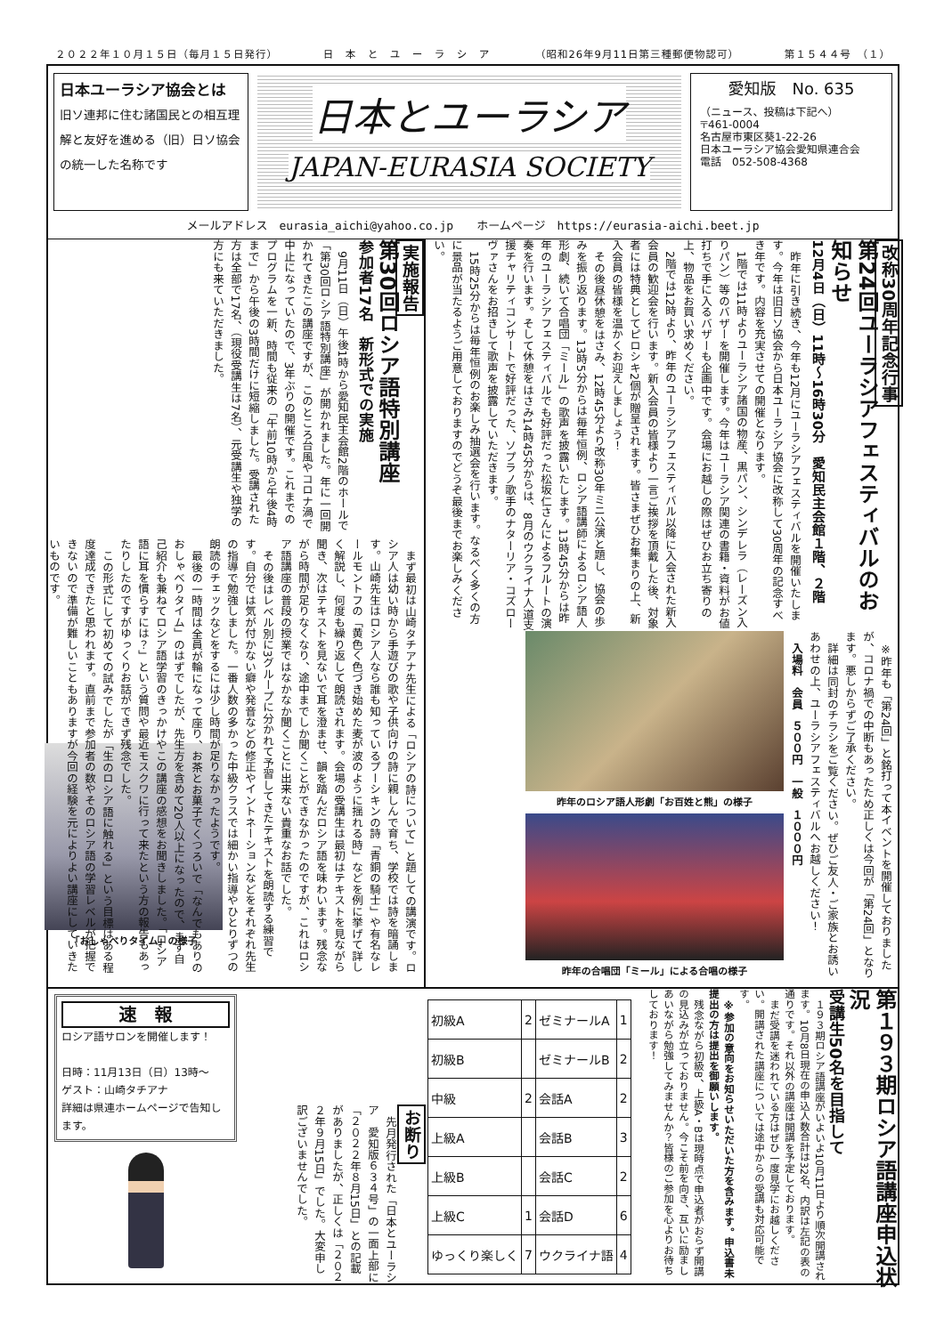２０２２年１０月１５日（毎月１５日発行） 日　本　と　ユ　ー　ラ　シ　ア （昭和26年9月11日第三種郵便物認可） 第１５４４号　（１）
日本ユーラシア協会とは
旧ソ連邦に住む諸国民との相互理解と友好を進める（旧）日ソ協会の統一した名称です
日本とユーラシア
JAPAN-EURASIA SOCIETY
愛知版　No. 635
（ニュース、投稿は下記へ）
〒461-0004
名古屋市東区葵1-22-26
日本ユーラシア協会愛知県連合会
電話　052-508-4368
メールアドレス　eurasia_aichi@yahoo.co.jp　　ホームページ　https://eurasia-aichi.beet.jp
改称30周年記念行事
第24回ユーラシアフェスティバルのお知らせ
12月4日（日）11時～16時30分　愛知民主会館１階、２階
昨年に引き続き、今年も12月にユーラシアフェスティバルを開催いたします。今年は旧日ソ協会から日本ユーラシア協会に改称して30周年の記念すべき年です。内容を充実させての開催となります。
1階では11時よりユーラシア諸国の物産、黒パン、シンデレラ（レーズン入りパン）等のバザーを開催します。今年はユーラシア関連の書籍・資料がお値打ちで手に入るバザーも企画中です。会場にお越しの際はぜひお立ち寄りの上、物品をお買い求めください。
2階では12時より、昨年のユーラシアフェスティバル以降に入会された新入会員の歓迎会を行います。新入会員の皆様より一言ご挨拶を頂戴した後、対象者には特典としてピロシキ2個が贈呈されます。皆さまぜひお集まりの上、新入会員の皆様を温かくお迎えしましょう！
その後昼休憩をはさみ、12時45分より改称30年ミニ公演と題し、協会の歩みを振り返ります。13時5分からは毎年恒例、ロシア語講師によるロシア語人形劇、続いて合唱団「ミール」の歌声を披露いたします。13時45分からは昨年のユーラシアフェスティバルでも好評だった松坂仁さんによるフルートの演奏を行います。そして休憩をはさみ14時45分からは、8月のウクライナ人道支援チャリティコンサートで好評だった、ソプラノ歌手のナターリア・コズローヴァさんをお招きして歌声を披露していただきます。
15時25分からは毎年恒例のお楽しみ抽選会を行います。なるべく多くの方に景品が当たるようご用意しておりますのでどうぞ最後までお楽しみください。
※昨年も「第24回」と銘打って本イベントを開催しておりましたが、コロナ禍での中断もあったため正しくは今回が「第24回」となります。悪しからずご了承ください。
詳細は同封のチラシをご覧ください。ぜひご友人・ご家族とお誘いあわせの上、ユーラシアフェスティバルへお越しください！
入場料　会員　５００円　一般　１０００円
昨年のロシア語人形劇「お百姓と熊」の様子
昨年の合唱団「ミール」による合唱の様子
実施報告
第30回ロシア語特別講座
参加者17名　新形式での実施
9月11日（日）午後1時から愛知民主会館2階のホールで「第30回ロシア語特別講座」が開かれました。年に一回開かれてきたこの講座ですが、このところ台風やコロナ渦で中止になっていたので、3年ぶりの開催です。これまでのプログラムを一新、時間も従来の「午前10時から午後4時まで」から午後の3時間だけに短縮しました。受講された方は全部で17名、（現役受講生は7名）、元受講生や独学の方にも来ていただきました。
まず最初は山崎タチアナ先生による「ロシアの詩について」と題しての講演です。ロシア人は幼い時から手遊びの歌や子供向けの詩に親しんで育ち、学校では詩を暗誦します。山崎先生はロシア人なら誰も知っているプーシキンの詩「青銅の騎士」や有名なレールモントフの「黄色く色づき始めた麦が波のように揺れる時」などを例に挙げて詳しく解説し、何度も繰り返して朗読されます。会場の受講生は最初はテキストを見ながら聞き、次はテキストを見ないで耳を澄ませ、韻を踏んだロシア語を味わいます。残念ながら時間が足りなくなり、途中までしか聞くことができなかったのですが、これはロシア語講座の普段の授業ではなかなか聞くことに出来ない貴重なお話でした。
その後はレベル別に3グループに分かれて予習してきたテキストを朗読する練習です。自分では気が付かない癖や発音などの修正やイントネーションなどをそれぞれ先生の指導で勉強しました。一番人数の多かった中級クラスでは細かい指導やひとりずつの朗読のチェックなどをするには少し時間が足りなかったようです。
最後の一時間は全員が輪になって座り、お茶とお菓子でくつろいで「なんでもありのおしゃべりタイム」のはずでしたが、先生方を含めて20人以上になったので、まず自己紹介も兼ねてロシア語学習のきっかけやこの講座の感想をお聞きしました。「ロシア語に耳を慣らすには？」という質問や最近モスクワに行って来たという方の報告もあったりしたのですがゆっくりお話ができず残念でした。
この形式にして初めての試みでしたが「生のロシア語に触れる」という目標はある程度達成できたと思われます。直前まで参加者の数やそのロシア語の学習レベルが把握できないので準備が難しいこともありますが今回の経験を元によりよい講座にしていきたいものです。
「おしゃべりタイム」の様子
第１９３期ロシア語講座申込状況
受講生50名を目指して
１９３期ロシア語講座がいよいよ10月11日より順次開講されます。10月8日現在の申込人数合計は32名、内訳は左記の表の通りです。それ以外の講座は開講を予定しております。
まだ受講を迷われている方はぜひ一度見学にお越しください。開講された講座については途中からの受講も対応可能です。
※参加の意向をお知らせいただいた方を含みます。申込書未提出の方は提出を御願いします。
残念ながら初級B、上級A・Bは現時点で申込者がおらず開講の見込みが立っておりません。今こそ前を向き、互いに励ましあいながら勉強してみませんか？皆様のご参加を心よりお待ちしております！
| 初級A | 2 | ゼミナールA | 1 |
| 初級B | | ゼミナールB | 2 |
| 中級 | 2 | 会話A | 2 |
| 上級A | | 会話B | 3 |
| 上級B | | 会話C | 2 |
| 上級C | 1 | 会話D | 6 |
| ゆっくり楽しく | 7 | ウクライナ語 | 4 |
お断り
先月発行された「日本とユーラシア　愛知版６３４号」の一面上部に「２０２２年８月15日」との記載がありましたが、正しくは「２０２２年９月15日」でした。大変申し訳ございませんでした。
速　報
ロシア語サロンを開催します！
日時：11月13日（日）13時～
ゲスト：山崎タチアナ
詳細は県連ホームページで告知します。